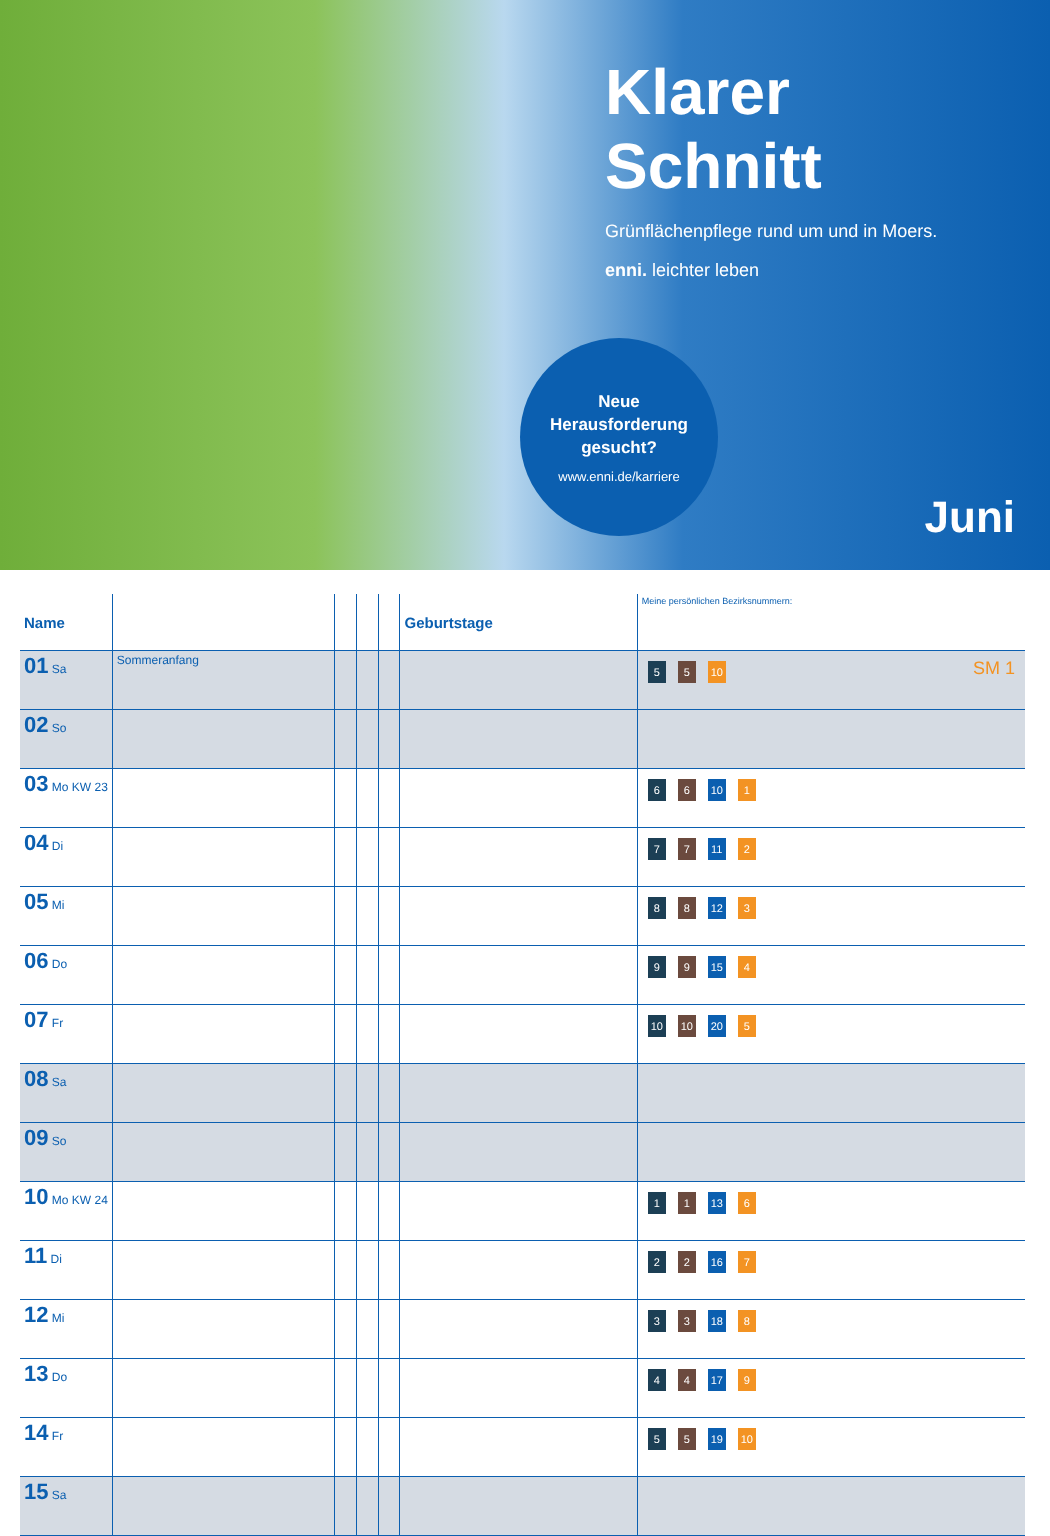Klarer
Schnitt
Grünflächenpflege rund um und in Moers.
enni. leichter leben
Neue
Herausforderung
gesucht?
www.enni.de/karriere
Juni
| Name | | | | | Geburtstage | Meine persönlichen Bezirksnummern: |
| --- | --- | --- | --- | --- | --- | --- |
| 01 Sa | Sommeranfang | | | | | 5 5 10 SM 1 |
| 02 So | | | | | | |
| 03 Mo KW 23 | | | | | | 6 6 10 1 |
| 04 Di | | | | | | 7 7 11 2 |
| 05 Mi | | | | | | 8 8 12 3 |
| 06 Do | | | | | | 9 9 15 4 |
| 07 Fr | | | | | | 10 10 20 5 |
| 08 Sa | | | | | | |
| 09 So | | | | | | |
| 10 Mo KW 24 | | | | | | 1 1 13 6 |
| 11 Di | | | | | | 2 2 16 7 |
| 12 Mi | | | | | | 3 3 18 8 |
| 13 Do | | | | | | 4 4 17 9 |
| 14 Fr | | | | | | 5 5 19 10 |
| 15 Sa | | | | | | |